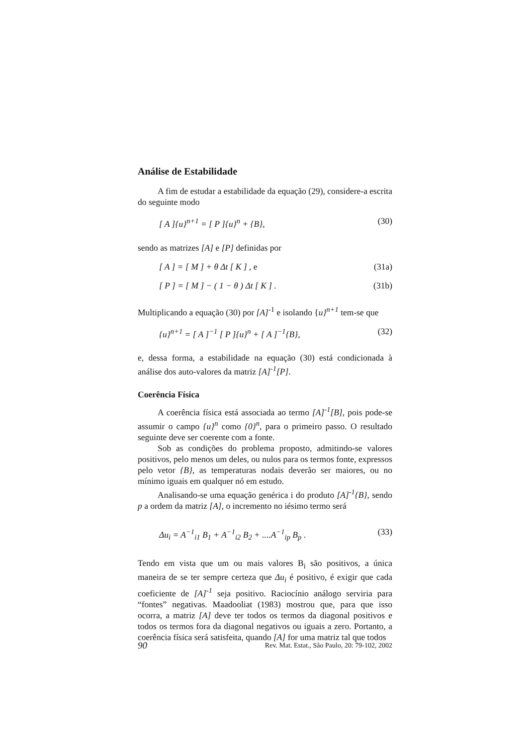Análise de Estabilidade
A fim de estudar a estabilidade da equação (29), considere-a escrita do seguinte modo
[ A ]{u}<sup>n+1</sup> = [ P ]{u}<sup>n</sup> + {B}, (30)
sendo as matrizes [A] e [P] definidas por
[ A ] = [ M ] + θ Δt [ K ] , e (31a)
[ P ] = [ M ] − ( 1 − θ ) Δt [ K ] . (31b)
Multiplicando a equação (30) por [A]<sup>-1</sup> e isolando {u}<sup>n+1</sup> tem-se que
{u}<sup>n+1</sup> = [ A ]<sup>−1</sup> [ P ]{u}<sup>n</sup> + [ A ]<sup>−1</sup>{B}, (32)
e, dessa forma, a estabilidade na equação (30) está condicionada à análise dos auto-valores da matriz [A]<sup>-1</sup>[P].
Coerência Física
A coerência física está associada ao termo [A]<sup>-1</sup>[B], pois pode-se assumir o campo {u}<sup>n</sup> como {0}<sup>n</sup>, para o primeiro passo. O resultado seguinte deve ser coerente com a fonte.
Sob as condições do problema proposto, admitindo-se valores positivos, pelo menos um deles, ou nulos para os termos fonte, expressos pelo vetor {B}, as temperaturas nodais deverão ser maiores, ou no mínimo iguais em qualquer nó em estudo.
Analisando-se uma equação genérica i do produto [A]<sup>-1</sup>{B}, sendo p a ordem da matriz [A], o incremento no iésimo termo será
Δu<sub>i</sub> = A<sup>−1</sup><sub>i1</sub> B<sub>1</sub> + A<sup>−1</sup><sub>i2</sub> B<sub>2</sub> + ....A<sup>−1</sup><sub>ip</sub> B<sub>p</sub> . (33)
Tendo em vista que um ou mais valores B<sub>i</sub> são positivos, a única maneira de se ter sempre certeza que Δu<sub>i</sub> é positivo, é exigir que cada coeficiente de [A]<sup>-1</sup> seja positivo. Raciocínio análogo serviria para “fontes” negativas. Maadooliat (1983) mostrou que, para que isso ocorra, a matriz [A] deve ter todos os termos da diagonal positivos e todos os termos fora da diagonal negativos ou iguais a zero. Portanto, a coerência física será satisfeita, quando [A] for uma matriz tal que todos
90 Rev. Mat. Estat., São Paulo, 20: 79-102, 2002